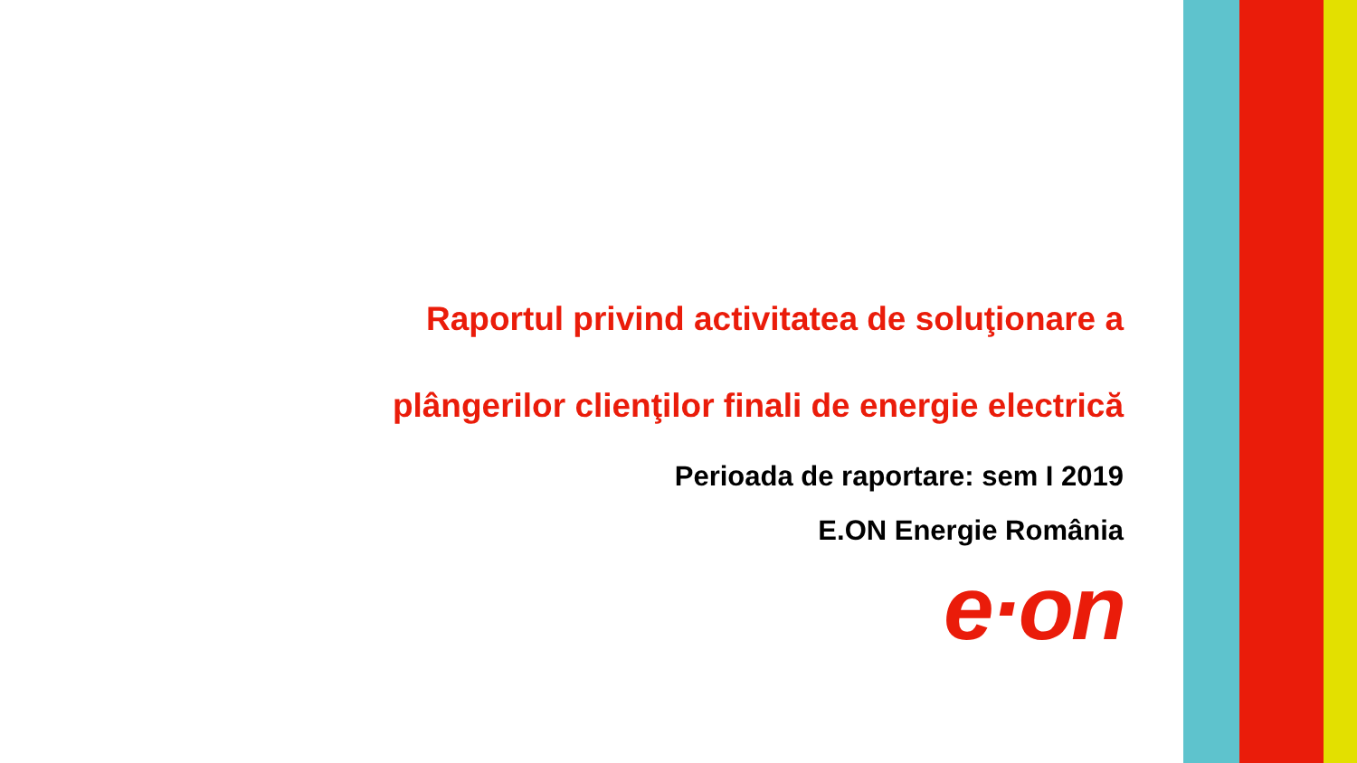Raportul privind activitatea de soluţionare a
plângerilor clienţilor finali de energie electrică
Perioada de raportare: sem I 2019
E.ON Energie România
e·on